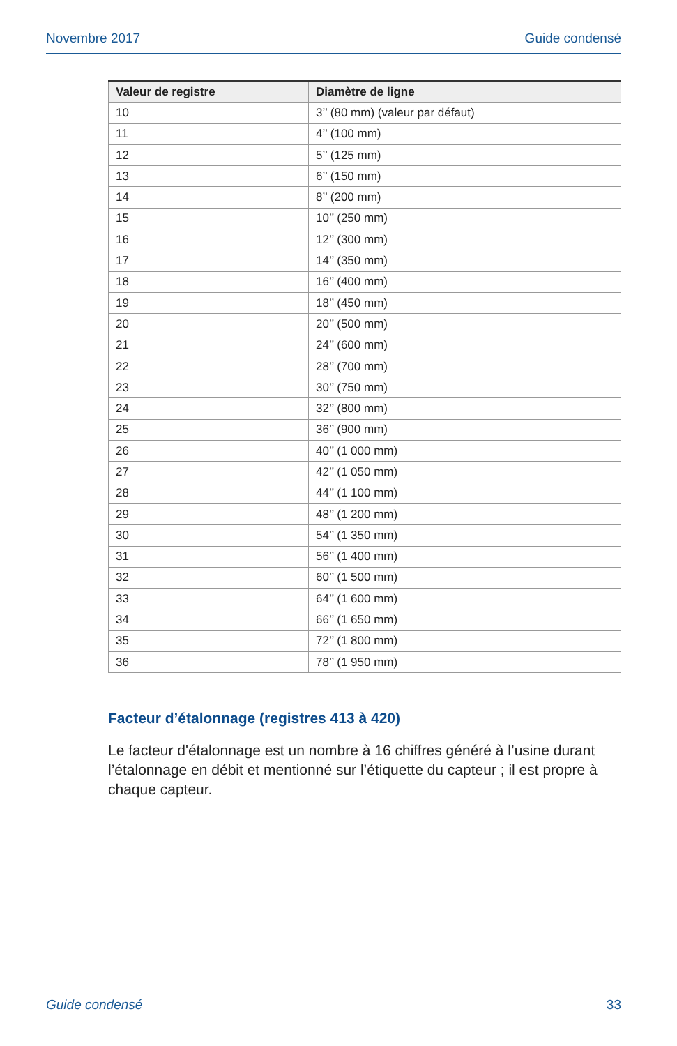Novembre 2017 Guide condensé
| Valeur de registre | Diamètre de ligne |
| --- | --- |
| 10 | 3’’ (80 mm) (valeur par défaut) |
| 11 | 4’’ (100 mm) |
| 12 | 5’’ (125 mm) |
| 13 | 6’’ (150 mm) |
| 14 | 8’’ (200 mm) |
| 15 | 10’’ (250 mm) |
| 16 | 12’’ (300 mm) |
| 17 | 14’’ (350 mm) |
| 18 | 16’’ (400 mm) |
| 19 | 18’’ (450 mm) |
| 20 | 20’’ (500 mm) |
| 21 | 24’’ (600 mm) |
| 22 | 28’’ (700 mm) |
| 23 | 30’’ (750 mm) |
| 24 | 32’’ (800 mm) |
| 25 | 36’’ (900 mm) |
| 26 | 40’’ (1 000 mm) |
| 27 | 42’’ (1 050 mm) |
| 28 | 44’’ (1 100 mm) |
| 29 | 48’’ (1 200 mm) |
| 30 | 54’’ (1 350 mm) |
| 31 | 56’’ (1 400 mm) |
| 32 | 60’’ (1 500 mm) |
| 33 | 64’’ (1 600 mm) |
| 34 | 66’’ (1 650 mm) |
| 35 | 72’’ (1 800 mm) |
| 36 | 78’’ (1 950 mm) |
Facteur d’étalonnage (registres 413 à 420)
Le facteur d'étalonnage est un nombre à 16 chiffres généré à l’usine durant l’étalonnage en débit et mentionné sur l’étiquette du capteur ; il est propre à chaque capteur.
Guide condensé 33